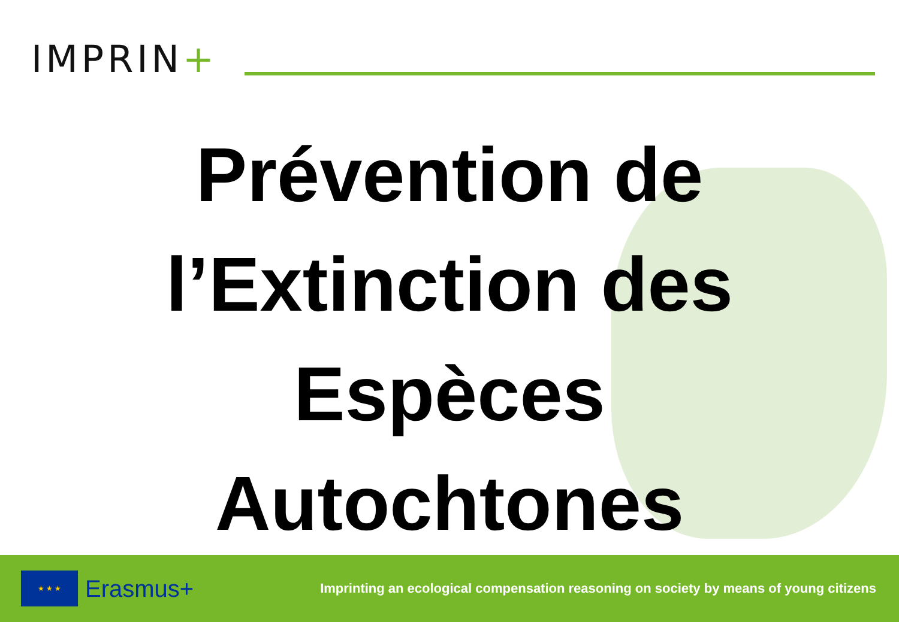IMPRIN+
Prévention de
l’Extinction des
Espèces
Autochtones
★ ★ ★
Erasmus+
Imprinting an ecological compensation reasoning on society by means of young citizens